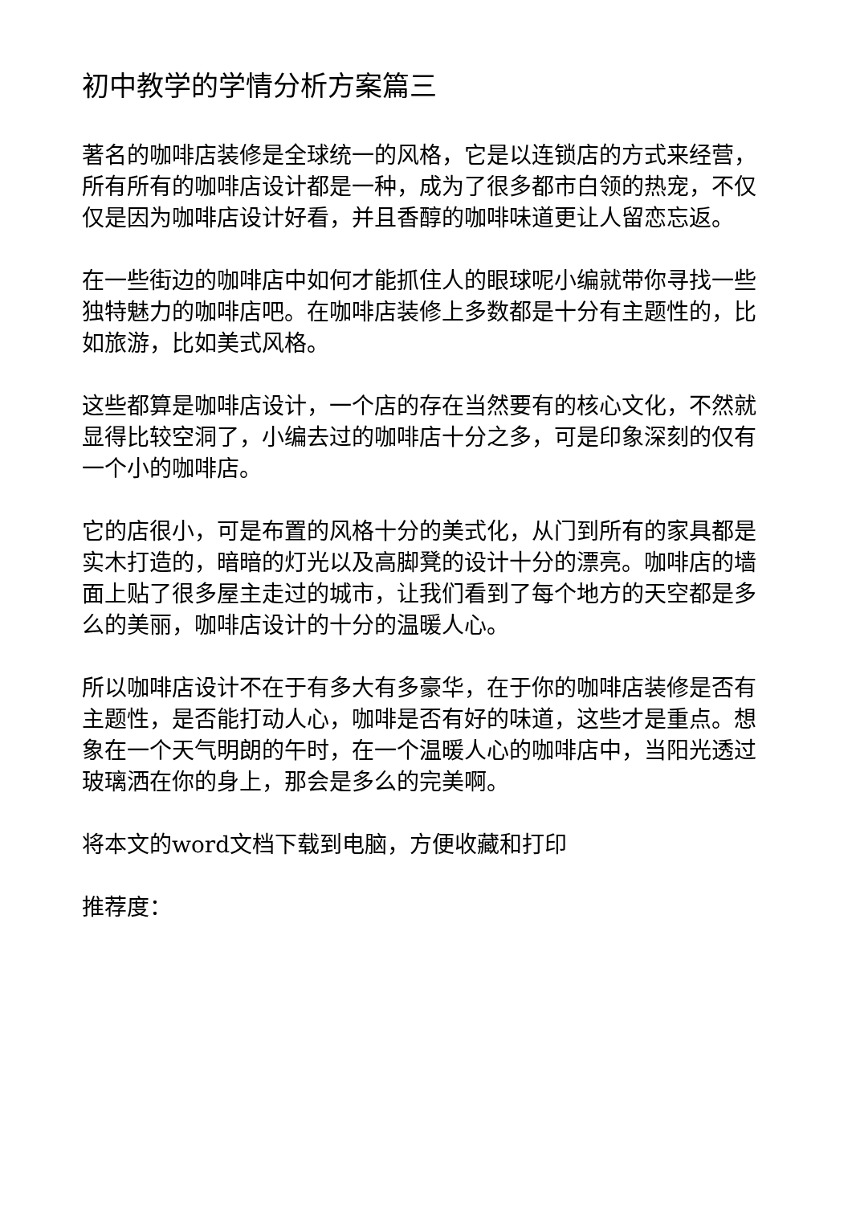初中教学的学情分析方案篇三
著名的咖啡店装修是全球统一的风格，它是以连锁店的方式来经营，所有所有的咖啡店设计都是一种，成为了很多都市白领的热宠，不仅仅是因为咖啡店设计好看，并且香醇的咖啡味道更让人留恋忘返。
在一些街边的咖啡店中如何才能抓住人的眼球呢小编就带你寻找一些独特魅力的咖啡店吧。在咖啡店装修上多数都是十分有主题性的，比如旅游，比如美式风格。
这些都算是咖啡店设计，一个店的存在当然要有的核心文化，不然就显得比较空洞了，小编去过的咖啡店十分之多，可是印象深刻的仅有一个小的咖啡店。
它的店很小，可是布置的风格十分的美式化，从门到所有的家具都是实木打造的，暗暗的灯光以及高脚凳的设计十分的漂亮。咖啡店的墙面上贴了很多屋主走过的城市，让我们看到了每个地方的天空都是多么的美丽，咖啡店设计的十分的温暖人心。
所以咖啡店设计不在于有多大有多豪华，在于你的咖啡店装修是否有主题性，是否能打动人心，咖啡是否有好的味道，这些才是重点。想象在一个天气明朗的午时，在一个温暖人心的咖啡店中，当阳光透过玻璃洒在你的身上，那会是多么的完美啊。
将本文的word文档下载到电脑，方便收藏和打印
推荐度：